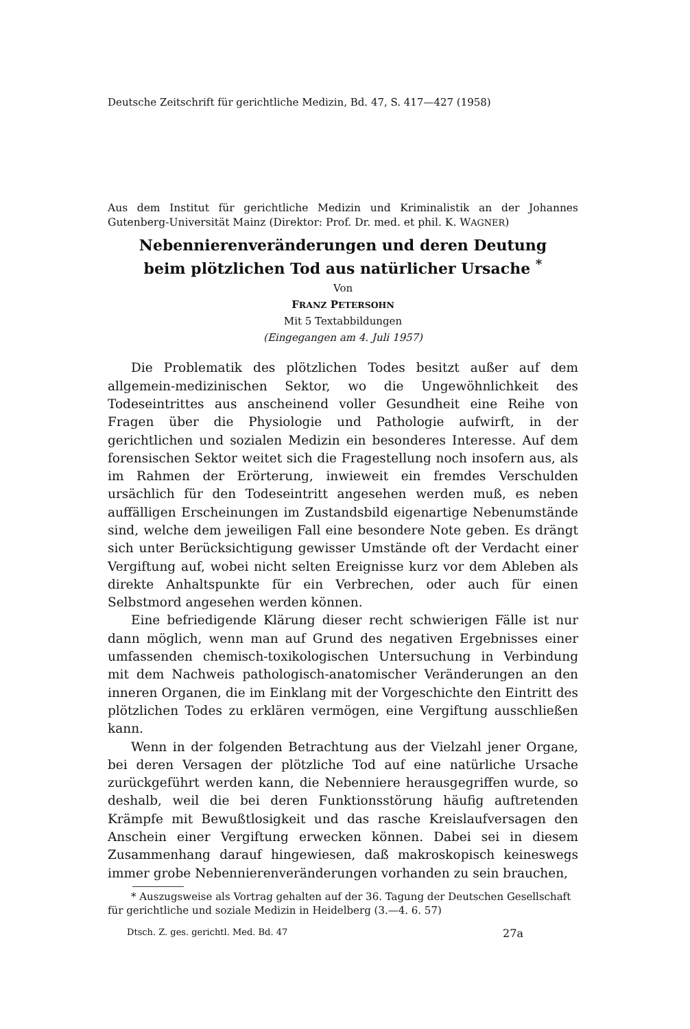Deutsche Zeitschrift für gerichtliche Medizin, Bd. 47, S. 417—427 (1958)
Aus dem Institut für gerichtliche Medizin und Kriminalistik an der Johannes Gutenberg-Universität Mainz (Direktor: Prof. Dr. med. et phil. K. WAGNER)
Nebennierenveränderungen und deren Deutung
beim plötzlichen Tod aus natürlicher Ursache <sup>*</sup>
Von
FRANZ PETERSOHN
Mit 5 Textabbildungen
(Eingegangen am 4. Juli 1957)
Die Problematik des plötzlichen Todes besitzt außer auf dem allgemein-medizinischen Sektor, wo die Ungewöhnlichkeit des Todeseintrittes aus anscheinend voller Gesundheit eine Reihe von Fragen über die Physiologie und Pathologie aufwirft, in der gerichtlichen und sozialen Medizin ein besonderes Interesse. Auf dem forensischen Sektor weitet sich die Fragestellung noch insofern aus, als im Rahmen der Erörterung, inwieweit ein fremdes Verschulden ursächlich für den Todeseintritt angesehen werden muß, es neben auffälligen Erscheinungen im Zustandsbild eigenartige Nebenumstände sind, welche dem jeweiligen Fall eine besondere Note geben. Es drängt sich unter Berücksichtigung gewisser Umstände oft der Verdacht einer Vergiftung auf, wobei nicht selten Ereignisse kurz vor dem Ableben als direkte Anhaltspunkte für ein Verbrechen, oder auch für einen Selbstmord angesehen werden können.
Eine befriedigende Klärung dieser recht schwierigen Fälle ist nur dann möglich, wenn man auf Grund des negativen Ergebnisses einer umfassenden chemisch-toxikologischen Untersuchung in Verbindung mit dem Nachweis pathologisch-anatomischer Veränderungen an den inneren Organen, die im Einklang mit der Vorgeschichte den Eintritt des plötzlichen Todes zu erklären vermögen, eine Vergiftung ausschließen kann.
Wenn in der folgenden Betrachtung aus der Vielzahl jener Organe, bei deren Versagen der plötzliche Tod auf eine natürliche Ursache zurückgeführt werden kann, die Nebenniere herausgegriffen wurde, so deshalb, weil die bei deren Funktionsstörung häufig auftretenden Krämpfe mit Bewußtlosigkeit und das rasche Kreislaufversagen den Anschein einer Vergiftung erwecken können. Dabei sei in diesem Zusammenhang darauf hingewiesen, daß makroskopisch keineswegs immer grobe Nebennierenveränderungen vorhanden zu sein brauchen,
* Auszugsweise als Vortrag gehalten auf der 36. Tagung der Deutschen Gesellschaft für gerichtliche und soziale Medizin in Heidelberg (3.—4. 6. 57)
Dtsch. Z. ges. gerichtl. Med. Bd. 47 27a